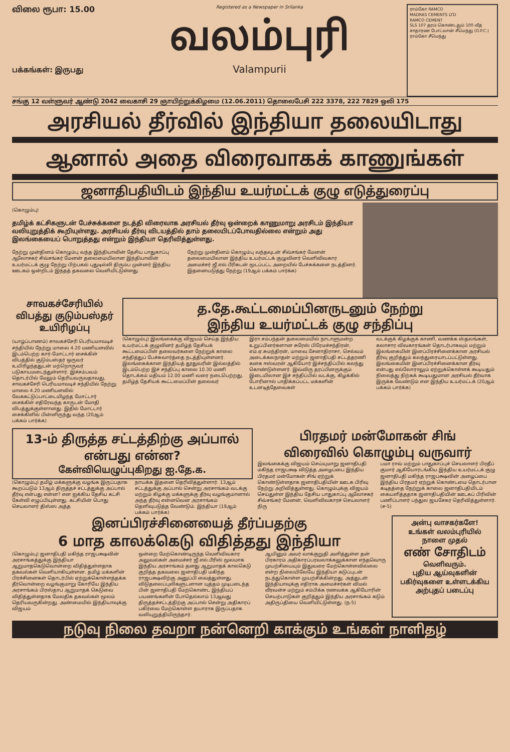விலை ரூபா: 15.00
பக்கங்கள்: இருபது
Registered as a Newspaper in Srilanka
வலம்புரி
Valampurii
ராம்கோ RAMCO
MADRAS CEMENTS LTD
RAMCO CEMENT
SLS 107 தரம் கொண்டதும் 100 வீத சாதாரண போட்லான் சீமெந்து (O.P.C.) ராம்கோ சீமெந்து
சங்கு 12 வள்ளுவர் ஆண்டு 2042 வைகாசி 29 ஞாயிற்றுக்கிழமை (12.06.2011) தொலைபேசி 222 3378, 222 7829 ஒலி 175
அரசியல் தீர்வில் இந்தியா தலையிடாது
ஆனால் அதை விரைவாகக் காணுங்கள்
ஜனாதிபதியிடம் இந்திய உயர்மட்டக் குழு எடுத்துரைப்பு
(கொழும்பு)
தமிழ்க் கட்சிகளுடன் பேச்சுக்களை நடத்தி விரைவாக அரசியல் தீர்வு ஒன்றைக் காணுமாறு அரசிடம் இந்தியா வலியுறுத்திக் கூறியுள்ளது. அரசியல் தீர்வு விடயத்தில் தாம் தலையிடப்போவதில்லை என்றும் அது இலங்கையைப் பொறுத்தது என்றும் இந்தியா தெரிவித்துள்ளது.
நேற்று முன்தினம் கொழும்பு வந்த இந்தியாவின் தேசிய பாதுகாப்பு ஆலோசகர் சிவ்சங்கர் மேனன் தலைமையிலான இந்தியாவின் உயர்மட்டக் குழு நேற்று பிற்பகல் புதுடில்லி திரும்ப முன்னர் இந்திய ஊடகம் ஒன்றிடம் இந்தத் தகவலை வெளியிட்டுள்ளது.
நேற்று முன்தினம் கொழும்பு வந்தவுடன் சிவ்சங்கர் மேனன் தலைமையிலான இந்திய உயர்மட்டக் குழுவினர் வெளிவிவகார அமைச்சர் ஜீ.எல்.பீரிசுடன் மூடப்பட்ட அறையில் பேச்சுக்களை நடத்தினர். இதனையடுத்து நேற்று (19ஆம் பக்கம் பார்க்க)
சாவகச்சேரியில் விபத்து குடும்பஸ்தர் உயிரிழப்பு
(யாழ்ப்பாணம்) சாவகச்சேரி பெரியமாவடிச் சந்தியில் நேற்று மாலை 4.20 மணியளவில் இடம்பெற்ற கார்-மோட்டார் சைக்கிள் விபத்தில் குடும்பஸ்தர் ஒருவர் உயிரிழந்ததுடன் மற்றொருவர் படுகாயமடைந்துள்ளார். இச்சம்பவம் தொடர்பில் மேலும் தெரியவருவதாவது, சாவகச்சேரி பெரியமாவடிச் சந்தியில் நேற்று மாலை 4.20 மணியளவில் வேககட்டுப்பாட்டையிழந்த மோட்டார் சைக்கிள் எதிரேவந்த காருடன் மோதி விபத்துக்குள்ளானது. இதில் மோட்டார் சைக்கிளில் பின்னிருந்து வந்த (20ஆம் பக்கம் பார்க்க)
த.தே.கூட்டமைப்பினருடனும் நேற்று
இந்திய உயர்மட்டக் குழு சந்திப்பு
(கொழும்பு) இலங்கைக்கு விஜயம் செய்த இந்திய உயர்மட்டக் குழுவினர் தமிழ்த் தேசியக் கூட்டமைப்பின் தலைவர்களை நேற்றுக் காலை சந்தித்துப் பேச்சுவார்த்தை நடத்தியுள்ளனர். இலங்கைக்கான இந்தியத் தூதுவரின் இல்லத்தில் இடம்பெற்ற இச் சந்திப்பு காலை 10.30 மணி தொடக்கம் மதியம் 12.00 மணி வரை நடைபெற்றது. தமிழ்த் தேசியக் கூட்டமைப்பின் தலைவர்
இரா.சம்பந்தன் தலைமையில் நாடாளுமன்ற உறுப்பினர்களான சுரேஸ் பிரேமச்சந்திரன், எம்.ஏ.சுமந்திரன், மாவை.சேனாதிராசா, செல்வம் அடைக்கலநாதன் மற்றும் ஜனாதிபதி சட்டத்தரணி கனக ஈஸ்வரன் ஆகியோர் இச்சந்திப்பில் கலந்து கொண்டுள்ளனர். இவ்விரு தரப்பினருக்கும் இடையிலான இச் சந்திப்பில் வடக்கு, கிழக்கில் போரினால் பாதிக்கப்பட்ட மக்களின் உடனடித்தேவைகள்
வடக்குக் கிழக்குக் காணி, வணக்க ஸ்தலங்கள், கலாசார விவகாரங்கள் தொடர்பாகவும் மற்றும் இலங்கையின் இனப்பிரச்சினைக்கான அரசியல் தீர்வு குறித்தும் கலந்துரையாடப்பட்டுள்ளது. இலங்கையின் இனப்பிரச்சினைக்கான தீர்வு என்பது எல்லோராலும் ஏற்றுக்கொள்ளக் கூடியதும் நிலைத்து நிற்கக் கூடியதுமான அரசியல் தீர்வாக இருக்க வேண்டும் என இந்திய உயர்மட்டக் (20ஆம் பக்கம் பார்க்க)
13-ம் திருத்த சட்டத்திற்கு அப்பால் என்பது என்ன?
கேள்வியெழுப்புகிறது ஐ.தே.க.
(கொழும்பு) தமிழ் மக்களுக்கு வழங்க இருப்பதாக கூறப்படும் 13ஆம் திருத்தச் சட்டத்துக்கு அப்பால் தீர்வு என்பது என்ன? என ஐக்கிய தேசிய கட்சி கேள்வி எழுப்பியுள்ளது. கட்சியின் பொது செயலாளர் திஸ்ஸ அத்த
நாயக்க இதனை தெரிவித்துள்ளார். 13ஆம் சட்டத்துக்கு அப்பால் சென்று அரசாங்கம் வடக்கு மற்றும் கிழக்கு மக்களுக்கு தீர்வு வழங்குமானால் அந்த தீர்வு என்னவென அரசாங்கம் தெளிவுபடுத்த வேண்டும். இந்தியா (19ஆம் பக்கம் பார்க்க)
பிரதமர் மன்மோகன் சிங்
விரைவில் கொழும்பு வருவார்
இலங்கைக்கு விஜயம் செய்யுமாறு ஜனாதிபதி மகிந்த ராஜபக்ஷ விடுத்த அழைப்பை இந்திய பிரதமர் மன்மோகன் சிங் ஏற்றுக் கொண்டுள்ளதாக ஜனாதிபதியின் ஊடக பிரிவு நேற்று அறிவித்துள்ளது. கொழும்புக்கு விஜயம் செய்துள்ள இந்திய தேசிய பாதுகாப்பு ஆலோசகர் சிவ்சங்கர் மேனன், வெளிவிவகாரச் செயலாளர் நிரு
பமா ராவ் மற்றும் பாதுகாப்புச் செயலாளர் பிரதீப் குமார் ஆகியோரடங்கிய இந்திய உயர்மட்டக் குழு ஜனாதிபதி மகிந்த ராஜபக்ஷவின் அழைப்பை இந்திய பிரதமர் ஏற்றுக் கொண்டமை தொடர்பான கடிதத்தை நேற்றுக் காலை ஜனாதிபதியிடம் கையளித்ததாக ஜனாதிபதியின் ஊடகப் பிரிவின் பணிப்பாளர் பந்துல ஜயசேகர தெரிவித்துள்ளார். (ச-5)
இனப்பிரச்சினையைத் தீர்ப்பதற்கு
6 மாத காலக்கெடு விதித்தது இந்தியா
(கொழும்பு) ஜனாதிபதி மகிந்த ராஜபக்ஷவின் அரசாங்கத்துக்கு இந்தியா ஆறுமாதகெடுவொன்றை விதித்துள்ளதாக தகவல்கள் வெளியாகியுள்ளன. தமிழ் மக்களின் பிரச்சினைகள் தொடர்பில் ஏற்றுக்கொள்ளத்தக்க தீர்வொன்றை வழங்குமாறு கோரியே இந்திய அரசாங்கம் பிரஸ்தாப ஆறுமாதக் கெடுவை விதித்துள்ளதாக மேலதிக தகவல்கள் மூலம் தெரியவருகின்றது. அண்மையில் இந்தியாவுக்கு விஜயம்
ஒன்றை மேற்கொண்டிருந்த வெளிவிவகார அலுவல்கள் அமைச்சர் ஜீ.எல்.பீரிஸ் மூலமாக இந்திய அரசாங்கம் தனது ஆறுமாதக் காலகெடு குறித்த தகவலை ஜனாதிபதி மகிந்த ராஜபக்ஷவிற்கு அனுப்பி வைத்துள்ளது. விடுதலைப்புலிகளுடனான யுத்தம் முடிபடைந்த பின் ஜனாதிபதி மேற்கொண்ட இந்தியப் பயணங்களின் போதெல்லாம் 13ஆவது திருத்தச்சட்டத்திற்கு அப்பால் சென்று அதிகாரப் பகிர்வை மேற்கொள்ள தயாராக இருப்பதாக வலியுறுத்தியிருந்தார்.
ஆயினும் அவர் வாக்குறுதி அளித்துள்ள தன் பிரகாரம் அதிகாரப்பரவலாக்கலுக்கான எந்தவொரு முயற்சியையும் இதுவரை மேற்கொள்ளவில்லை என்ற நிலையிலேயே இந்தியா கடுப்புடன் நடந்துகொள்ள முயற்சிக்கின்றது. அத்துடன் இந்தியாவுக்கு எதிராக அமைச்சர்கள் விமல் வீரவன்ச மற்றும் சம்பிக்க ரணவக்க ஆகியோரின் செயற்பாடுகள் குறித்தும் இந்திய அரசாங்கம் கடும் அதிருப்தியை வெளியிட்டுள்ளது. (ந-5)
அன்பு வாசகர்களே!
உங்கள் வலம்புரியில்
நாளை முதல்
எண் சோதிடம்
வெளிவரும்.
புதிய ஆய்வுகளின் பகிர்வுகளை உள்ளடக்கிய அற்புதப் படைப்பு
நடுவு நிலை தவறா நன்னெறி காக்கும் உங்கள் நாளிதழ்